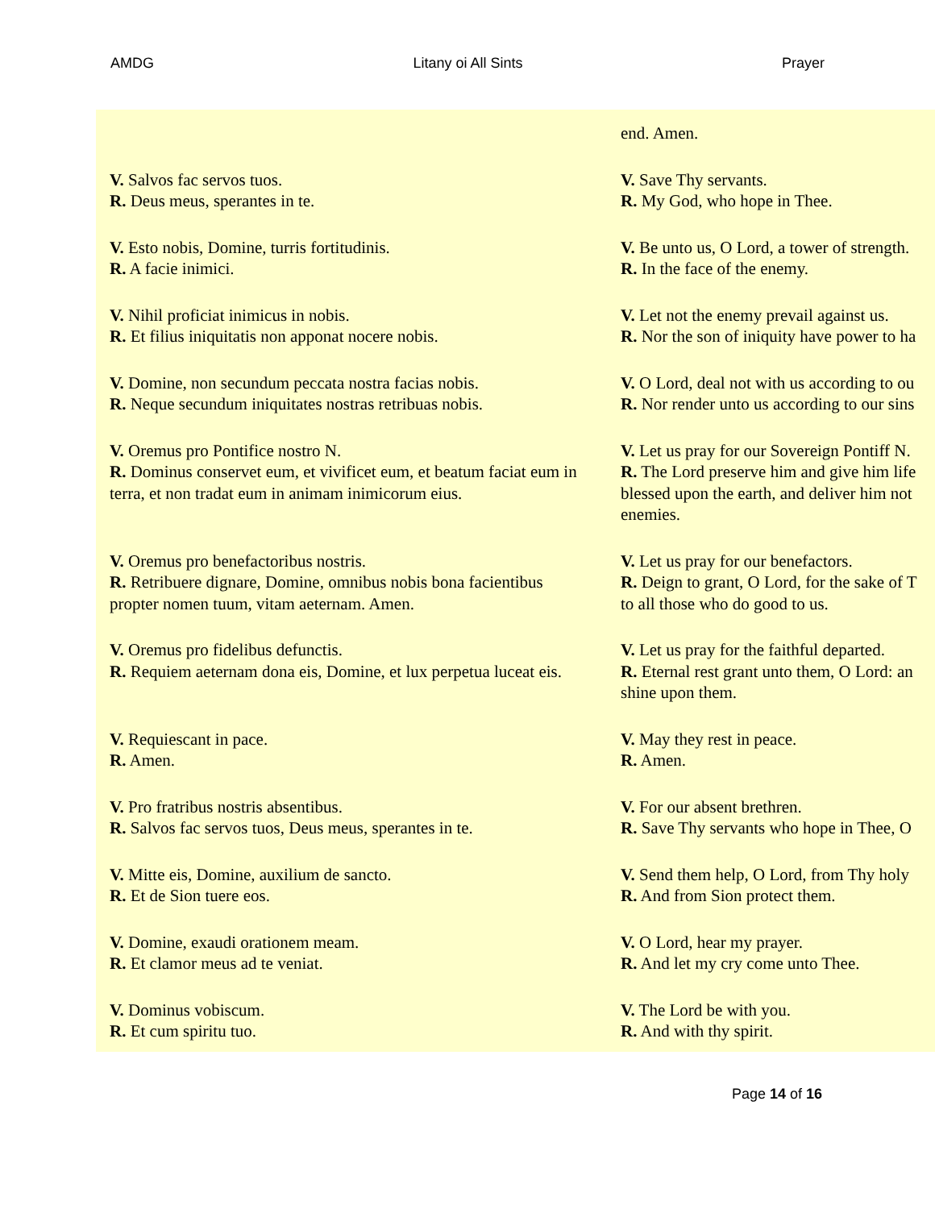AMDG Litany oi All Sints Prayer
| | end. Amen. |
| V. Salvos fac servos tuos. R. Deus meus, sperantes in te. | V. Save Thy servants. R. My God, who hope in Thee. |
| V. Esto nobis, Domine, turris fortitudinis. R. A facie inimici. | V. Be unto us, O Lord, a tower of strength. R. In the face of the enemy. |
| V. Nihil proficiat inimicus in nobis. R. Et filius iniquitatis non apponat nocere nobis. | V. Let not the enemy prevail against us. R. Nor the son of iniquity have power to ha |
| V. Domine, non secundum peccata nostra facias nobis. R. Neque secundum iniquitates nostras retribuas nobis. | V. O Lord, deal not with us according to ou R. Nor render unto us according to our sins |
| V. Oremus pro Pontifice nostro N. R. Dominus conservet eum, et vivificet eum, et beatum faciat eum in terra, et non tradat eum in animam inimicorum eius. | V. Let us pray for our Sovereign Pontiff N. R. The Lord preserve him and give him life blessed upon the earth, and deliver him not enemies. |
| V. Oremus pro benefactoribus nostris. R. Retribuere dignare, Domine, omnibus nobis bona facientibus propter nomen tuum, vitam aeternam. Amen. | V. Let us pray for our benefactors. R. Deign to grant, O Lord, for the sake of T to all those who do good to us. |
| V. Oremus pro fidelibus defunctis. R. Requiem aeternam dona eis, Domine, et lux perpetua luceat eis. | V. Let us pray for the faithful departed. R. Eternal rest grant unto them, O Lord: an shine upon them. |
| V. Requiescant in pace. R. Amen. | V. May they rest in peace. R. Amen. |
| V. Pro fratribus nostris absentibus. R. Salvos fac servos tuos, Deus meus, sperantes in te. | V. For our absent brethren. R. Save Thy servants who hope in Thee, O |
| V. Mitte eis, Domine, auxilium de sancto. R. Et de Sion tuere eos. | V. Send them help, O Lord, from Thy holy R. And from Sion protect them. |
| V. Domine, exaudi orationem meam. R. Et clamor meus ad te veniat. | V. O Lord, hear my prayer. R. And let my cry come unto Thee. |
| V. Dominus vobiscum. R. Et cum spiritu tuo. | V. The Lord be with you. R. And with thy spirit. |
Page 14 of 16